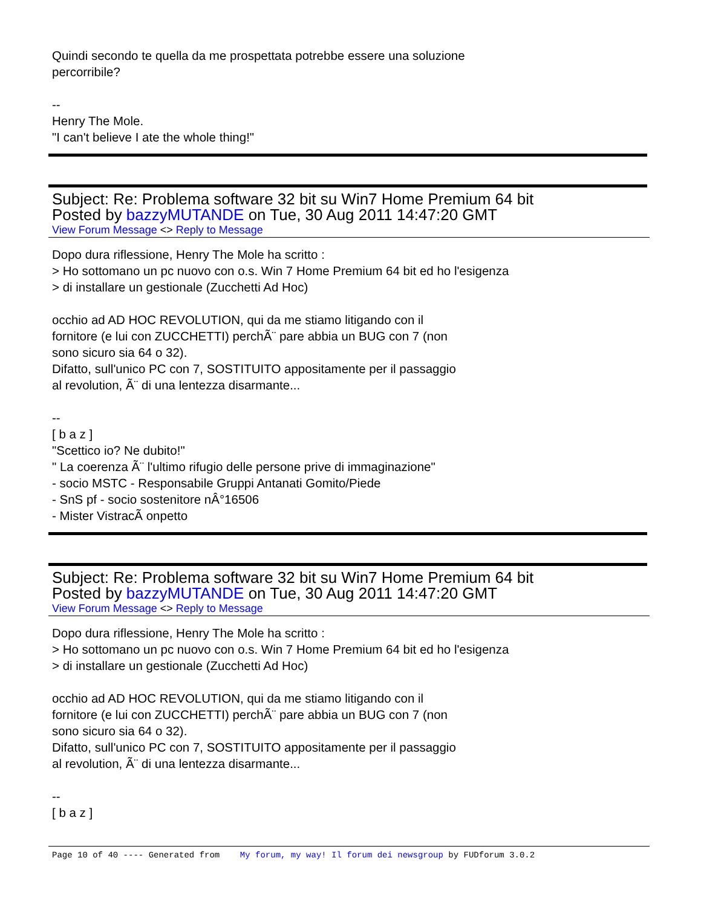Quindi secondo te quella da me prospettata potrebbe essere una soluzione
percorribile?
--
Henry The Mole.
"I can't believe I ate the whole thing!"
Subject: Re: Problema software 32 bit su Win7 Home Premium 64 bit
Posted by bazzyMUTANDE on Tue, 30 Aug 2011 14:47:20 GMT
View Forum Message <> Reply to Message
Dopo dura riflessione, Henry The Mole ha scritto :
> Ho sottomano un pc nuovo con o.s. Win 7 Home Premium 64 bit ed ho l'esigenza
> di installare un gestionale (Zucchetti Ad Hoc)
occhio ad AD HOC REVOLUTION, qui da me stiamo litigando con il
fornitore (e lui con ZUCCHETTI) perchÃ¨ pare abbia un BUG con 7 (non
sono sicuro sia 64 o 32).
Difatto, sull'unico PC con 7, SOSTITUITO appositamente per il passaggio
al revolution, Ã¨ di una lentezza disarmante...
--
[ b a z ]
"Scettico io? Ne dubito!"
" La coerenza Ã¨ l'ultimo rifugio delle persone prive di immaginazione"
- socio MSTC - Responsabile Gruppi Antanati Gomito/Piede
- SnS pf - socio sostenitore nÂ°16506
- Mister VistracÃ onpetto
Subject: Re: Problema software 32 bit su Win7 Home Premium 64 bit
Posted by bazzyMUTANDE on Tue, 30 Aug 2011 14:47:20 GMT
View Forum Message <> Reply to Message
Dopo dura riflessione, Henry The Mole ha scritto :
> Ho sottomano un pc nuovo con o.s. Win 7 Home Premium 64 bit ed ho l'esigenza
> di installare un gestionale (Zucchetti Ad Hoc)
occhio ad AD HOC REVOLUTION, qui da me stiamo litigando con il
fornitore (e lui con ZUCCHETTI) perchÃ¨ pare abbia un BUG con 7 (non
sono sicuro sia 64 o 32).
Difatto, sull'unico PC con 7, SOSTITUITO appositamente per il passaggio
al revolution, Ã¨ di una lentezza disarmante...
--
[ b a z ]
Page 10 of 40 ---- Generated from My forum, my way! Il forum dei newsgroup by FUDforum 3.0.2